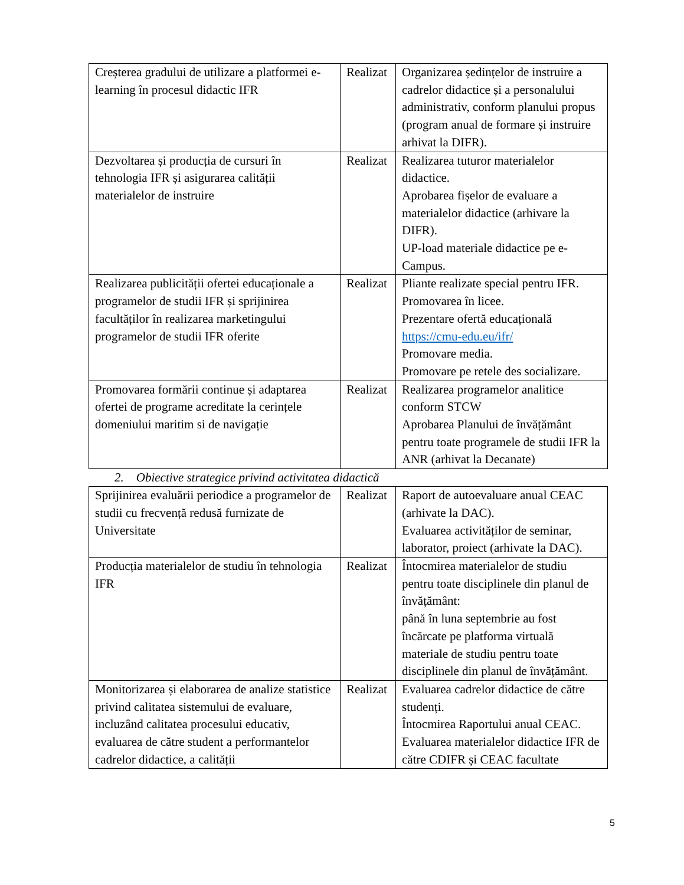| Creșterea gradului de utilizare a platformei e-learning în procesul didactic IFR | Realizat | Organizarea ședințelor de instruire a cadrelor didactice și a personalului administrativ, conform planului propus (program anual de formare și instruire arhivat la DIFR). |
| Dezvoltarea și producția de cursuri în tehnologia IFR și asigurarea calității materialelor de instruire | Realizat | Realizarea tuturor materialelor didactice. Aprobarea fișelor de evaluare a materialelor didactice (arhivare la DIFR). UP-load materiale didactice pe e-Campus. |
| Realizarea publicității ofertei educaționale a programelor de studii IFR și sprijinirea facultăților în realizarea marketingului programelor de studii IFR oferite | Realizat | Pliante realizate special pentru IFR. Promovarea în licee. Prezentare ofertă educațională https://cmu-edu.eu/ifr/ Promovare media. Promovare pe retele des socializare. |
| Promovarea formării continue și adaptarea ofertei de programe acreditate la cerințele domeniului maritim si de navigație | Realizat | Realizarea programelor analitice conform STCW Aprobarea Planului de învățământ pentru toate programele de studii IFR la ANR (arhivat la Decanate) |
2. Obiective strategice privind activitatea didactică
| Sprijinirea evaluării periodice a programelor de studii cu frecvență redusă furnizate de Universitate | Realizat | Raport de autoevaluare anual CEAC (arhivate la DAC). Evaluarea activităților de seminar, laborator, proiect (arhivate la DAC). |
| Producția materialelor de studiu în tehnologia IFR | Realizat | Întocmirea materialelor de studiu pentru toate disciplinele din planul de învățământ: până în luna septembrie au fost încărcate pe platforma virtuală materiale de studiu pentru toate disciplinele din planul de învățământ. |
| Monitorizarea și elaborarea de analize statistice privind calitatea sistemului de evaluare, incluzând calitatea procesului educativ, evaluarea de către student a performantelor cadrelor didactice, a calității | Realizat | Evaluarea cadrelor didactice de către studenți. Întocmirea Raportului anual CEAC. Evaluarea materialelor didactice IFR de către CDIFR și CEAC facultate |
5